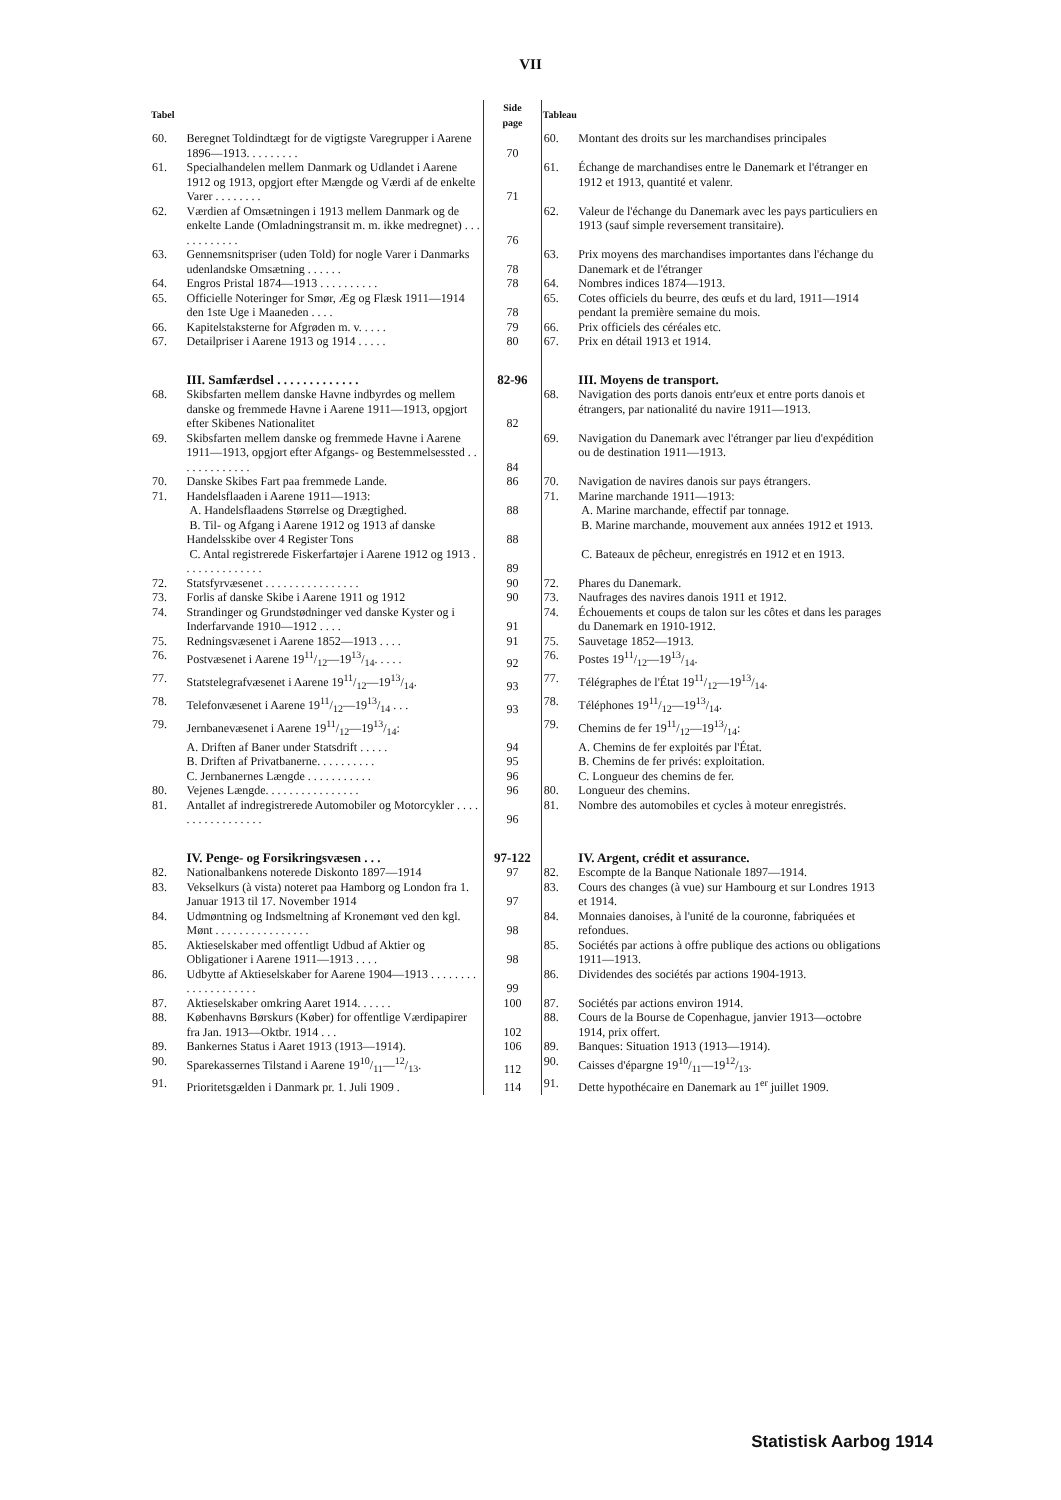VII
| Tabel | | Side page | Tableau | |
| --- | --- | --- | --- | --- |
| 60. | Beregnet Toldindtægt for de vigtigste Varegrupper i Aarene 1896—1913. . . . . . . . . | 70 | 60. | Montant des droits sur les marchandises principales |
| 61. | Specialhandelen mellem Danmark og Udlandet i Aarene 1912 og 1913, opgjort efter Mængde og Værdi af de enkelte Varer . . . . . . . . | 71 | 61. | Échange de marchandises entre le Danemark et l'étranger en 1912 et 1913, quantité et valenr. |
| 62. | Værdien af Omsætningen i 1913 mellem Danmark og de enkelte Lande (Omladningstransit m. m. ikke medregnet) . . . . . . . . . . . . | 76 | 62. | Valeur de l'échange du Danemark avec les pays particuliers en 1913 (sauf simple reversement transitaire). |
| 63. | Gennemsnitspriser (uden Told) for nogle Varer i Danmarks udenlandske Omsætning . . . . . . | 78 | 63. | Prix moyens des marchandises importantes dans l'échange du Danemark et de l'étranger |
| 64. | Engros Pristal 1874—1913 . . . . . . . . . . | 78 | 64. | Nombres indices 1874—1913. |
| 65. | Officielle Noteringer for Smør, Æg og Flæsk 1911—1914 den 1ste Uge i Maaneden . . . . | 78 | 65. | Cotes officiels du beurre, des œufs et du lard, 1911—1914 pendant la première semaine du mois. |
| 66. | Kapitelstaksterne for Afgrøden m. v. . . . . | 79 | 66. | Prix officiels des céréales etc. |
| 67. | Detailpriser i Aarene 1913 og 1914 . . . . . | 80 | 67. | Prix en détail 1913 et 1914. |
| | III. Samfærdsel . . . . . . . . . . . . . | 82-96 | | III. Moyens de transport. |
| 68. | Skibsfarten mellem danske Havne indbyrdes og mellem danske og fremmede Havne i Aarene 1911—1913, opgjort efter Skibenes Nationalitet | 82 | 68. | Navigation des ports danois entr'eux et entre ports danois et étrangers, par nationalité du navire 1911—1913. |
| 69. | Skibsfarten mellem danske og fremmede Havne i Aarene 1911—1913, opgjort efter Afgangs- og Bestemmelsessted . . . . . . . . . . . . . | 84 | 69. | Navigation du Danemark avec l'étranger par lieu d'expédition ou de destination 1911—1913. |
| 70. | Danske Skibes Fart paa fremmede Lande. | 86 | 70. | Navigation de navires danois sur pays étrangers. |
| 71. | Handelsflaaden i Aarene 1911—1913: | | 71. | Marine marchande 1911—1913: |
| | A. Handelsflaadens Størrelse og Drægtighed. | 88 | | A. Marine marchande, effectif par tonnage. |
| | B. Til- og Afgang i Aarene 1912 og 1913 af danske Handelsskibe over 4 Register Tons | 88 | | B. Marine marchande, mouvement aux années 1912 et 1913. |
| | C. Antal registrerede Fiskerfartøjer i Aarene 1912 og 1913 . . . . . . . . . . . . . . | 89 | | C. Bateaux de pêcheur, enregistrés en 1912 et en 1913. |
| 72. | Statsfyrvæsenet . . . . . . . . . . . . . . . . | 90 | 72. | Phares du Danemark. |
| 73. | Forlis af danske Skibe i Aarene 1911 og 1912 | 90 | 73. | Naufrages des navires danois 1911 et 1912. |
| 74. | Strandinger og Grundstødninger ved danske Kyster og i Inderfarvande 1910—1912 . . . . | 91 | 74. | Échouements et coups de talon sur les côtes et dans les parages du Danemark en 1910-1912. |
| 75. | Redningsvæsenet i Aarene 1852—1913 . . . . | 91 | 75. | Sauvetage 1852—1913. |
| 76. | Postvæsenet i Aarene 1911/12—1913/14. . . . . | 92 | 76. | Postes 1911/12—1913/14. |
| 77. | Statstelegrafvæsenet i Aarene 1911/12—1913/14. | 93 | 77. | Télégraphes de l'État 1911/12—1913/14. |
| 78. | Telefonvæsenet i Aarene 1911/12—1913/14 . . . | 93 | 78. | Téléphones 1911/12—1913/14. |
| 79. | Jernbanevæsenet i Aarene 1911/12—1913/14: | | 79. | Chemins de fer 1911/12—1913/14: |
| | A. Driften af Baner under Statsdrift . . . . . | 94 | | A. Chemins de fer exploités par l'État. |
| | B. Driften af Privatbanerne. . . . . . . . . . | 95 | | B. Chemins de fer privés: exploitation. |
| | C. Jernbanernes Længde . . . . . . . . . . . | 96 | | C. Longueur des chemins de fer. |
| 80. | Vejenes Længde. . . . . . . . . . . . . . . . | 96 | 80. | Longueur des chemins. |
| 81. | Antallet af indregistrerede Automobiler og Motorcykler . . . . . . . . . . . . . . . . . | 96 | 81. | Nombre des automobiles et cycles à moteur enregistrés. |
| | IV. Penge- og Forsikringsvæsen . . . | 97-122 | | IV. Argent, crédit et assurance. |
| 82. | Nationalbankens noterede Diskonto 1897—1914 | 97 | 82. | Escompte de la Banque Nationale 1897—1914. |
| 83. | Vekselkurs (à vista) noteret paa Hamborg og London fra 1. Januar 1913 til 17. November 1914 | 97 | 83. | Cours des changes (à vue) sur Hambourg et sur Londres 1913 et 1914. |
| 84. | Udmøntning og Indsmeltning af Kronemønt ved den kgl. Mønt . . . . . . . . . . . . . . . . | 98 | 84. | Monnaies danoises, à l'unité de la couronne, fabriquées et refondues. |
| 85. | Aktieselskaber med offentligt Udbud af Aktier og Obligationer i Aarene 1911—1913 . . . . | 98 | 85. | Sociétés par actions à offre publique des actions ou obligations 1911—1913. |
| 86. | Udbytte af Aktieselskaber for Aarene 1904—1913 . . . . . . . . . . . . . . . . . . . . | 99 | 86. | Dividendes des sociétés par actions 1904-1913. |
| 87. | Aktieselskaber omkring Aaret 1914. . . . . . | 100 | 87. | Sociétés par actions environ 1914. |
| 88. | Københavns Børskurs (Køber) for offentlige Værdipapirer fra Jan. 1913—Oktbr. 1914 . . . | 102 | 88. | Cours de la Bourse de Copenhague, janvier 1913—octobre 1914, prix offert. |
| 89. | Bankernes Status i Aaret 1913 (1913—1914). | 106 | 89. | Banques: Situation 1913 (1913—1914). |
| 90. | Sparekassernes Tilstand i Aarene 1910/11—12/13. | 112 | 90. | Caisses d'épargne 1910/11—1912/13. |
| 91. | Prioritetsgælden i Danmark pr. 1. Juli 1909 . | 114 | 91. | Dette hypothécaire en Danemark au 1<sup>er</sup> juillet 1909. |
Statistisk Aarbog 1914